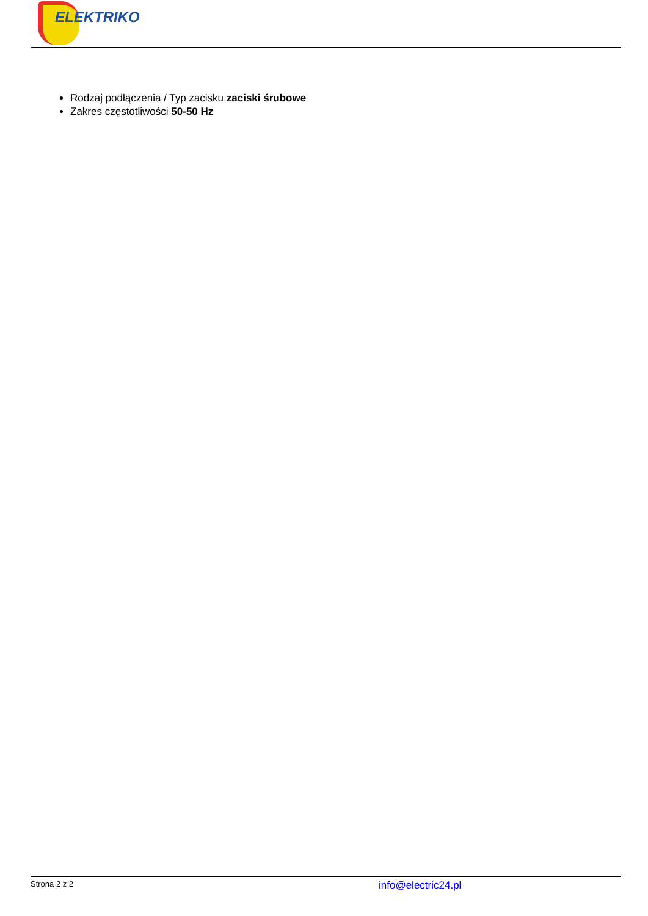ELEKTRIKO
Rodzaj podłączenia / Typ zacisku zaciski śrubowe
Zakres częstotliwości 50-50 Hz
Strona 2 z 2
info@electric24.pl